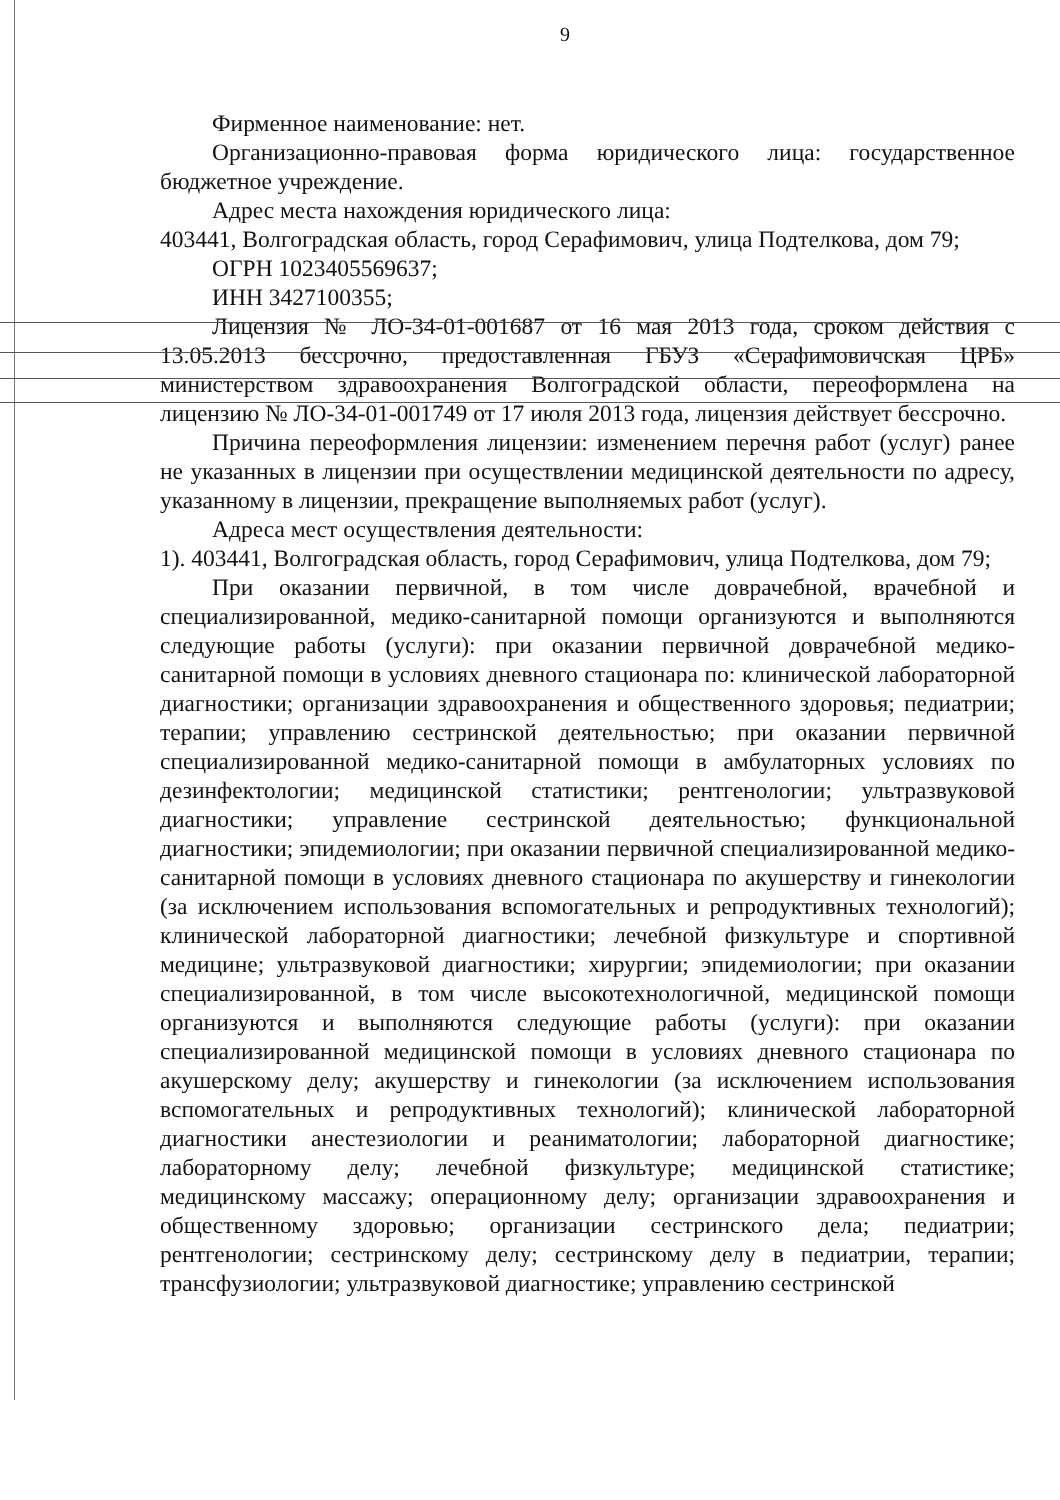9
Фирменное наименование: нет.
Организационно-правовая форма юридического лица: государственное бюджетное учреждение.
Адрес места нахождения юридического лица:
403441, Волгоградская область, город Серафимович, улица Подтелкова, дом 79;
ОГРН 1023405569637;
ИНН 3427100355;
Лицензия № ЛО-34-01-001687 от 16 мая 2013 года, сроком действия с 13.05.2013 бессрочно, предоставленная ГБУЗ «Серафимовичская ЦРБ» министерством здравоохранения Волгоградской области, переоформлена на лицензию № ЛО-34-01-001749 от 17 июля 2013 года, лицензия действует бессрочно.
Причина переоформления лицензии: изменением перечня работ (услуг) ранее не указанных в лицензии при осуществлении медицинской деятельности по адресу, указанному в лицензии, прекращение выполняемых работ (услуг).
Адреса мест осуществления деятельности:
1). 403441, Волгоградская область, город Серафимович, улица Подтелкова, дом 79;
При оказании первичной, в том числе доврачебной, врачебной и специализированной, медико-санитарной помощи организуются и выполняются следующие работы (услуги): при оказании первичной доврачебной медико-санитарной помощи в условиях дневного стационара по: клинической лабораторной диагностики; организации здравоохранения и общественного здоровья; педиатрии; терапии; управлению сестринской деятельностью; при оказании первичной специализированной медико-санитарной помощи в амбулаторных условиях по дезинфектологии; медицинской статистики; рентгенологии; ультразвуковой диагностики; управление сестринской деятельностью; функциональной диагностики; эпидемиологии; при оказании первичной специализированной медико-санитарной помощи в условиях дневного стационара по акушерству и гинекологии (за исключением использования вспомогательных и репродуктивных технологий); клинической лабораторной диагностики; лечебной физкультуре и спортивной медицине; ультразвуковой диагностики; хирургии; эпидемиологии; при оказании специализированной, в том числе высокотехнологичной, медицинской помощи организуются и выполняются следующие работы (услуги): при оказании специализированной медицинской помощи в условиях дневного стационара по акушерскому делу; акушерству и гинекологии (за исключением использования вспомогательных и репродуктивных технологий); клинической лабораторной диагностики анестезиологии и реаниматологии; лабораторной диагностике; лабораторному делу; лечебной физкультуре; медицинской статистике; медицинскому массажу; операционному делу; организации здравоохранения и общественному здоровью; организации сестринского дела; педиатрии; рентгенологии; сестринскому делу; сестринскому делу в педиатрии, терапии; трансфузиологии; ультразвуковой диагностике; управлению сестринской